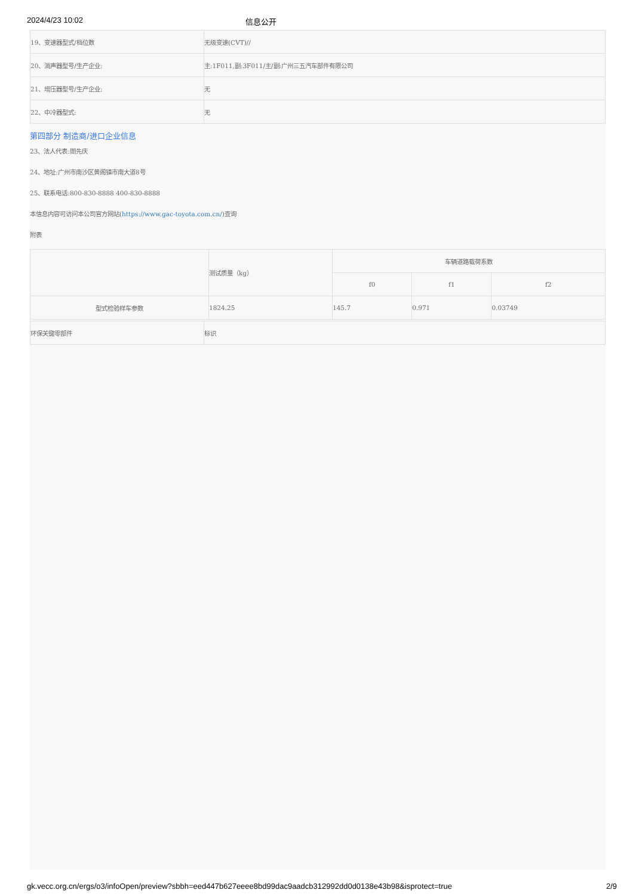2024/4/23 10:02 信息公开
| 19、变速器型式/档位数 | 无级变速(CVT)// |
| 20、消声器型号/生产企业: | 主:1F011,副:3F011/主/副:广州三五汽车部件有限公司 |
| 21、增压器型号/生产企业: | 无 |
| 22、中冷器型式: | 无 |
第四部分 制造商/进口企业信息
23、法人代表:閤先庆
24、地址:广州市南沙区黄阁镇市南大道8号
25、联系电话:800-830-8888 400-830-8888
本信息内容可访问本公司官方网站(https://www.gac-toyota.com.cn/)查询
附表
| | 测试质量（kg） | 车辆道路载荷系数 | | |
| --- | --- | --- | --- | --- |
| | | f0 | f1 | f2 |
| 型式检验样车参数 | 1824.25 | 145.7 | 0.971 | 0.03749 |
| 环保关键零部件 | 标识 |
gk.vecc.org.cn/ergs/o3/infoOpen/preview?sbbh=eed447b627eeee8bd99dac9aadcb312992dd0d0138e43b98&isprotect=true 2/9